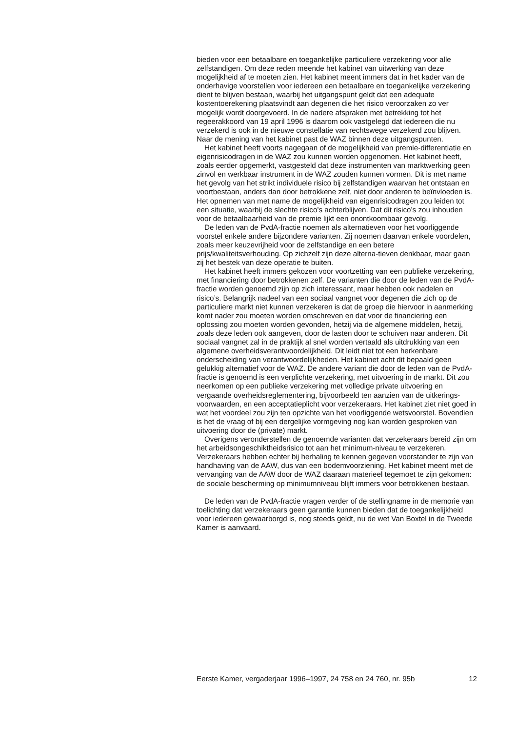bieden voor een betaalbare en toegankelijke particuliere verzekering voor alle zelfstandigen. Om deze reden meende het kabinet van uitwerking van deze mogelijkheid af te moeten zien. Het kabinet meent immers dat in het kader van de onderhavige voorstellen voor iedereen een betaalbare en toegankelijke verzekering dient te blijven bestaan, waarbij het uitgangspunt geldt dat een adequate kostentoerekening plaatsvindt aan degenen die het risico veroorzaken zo ver mogelijk wordt doorgevoerd. In de nadere afspraken met betrekking tot het regeerakkoord van 19 april 1996 is daarom ook vastgelegd dat iedereen die nu verzekerd is ook in de nieuwe constellatie van rechtswege verzekerd zou blijven. Naar de mening van het kabinet past de WAZ binnen deze uitgangspunten.
Het kabinet heeft voorts nagegaan of de mogelijkheid van premie-differentiatie en eigenrisicodragen in de WAZ zou kunnen worden opgenomen. Het kabinet heeft, zoals eerder opgemerkt, vastgesteld dat deze instrumenten van marktwerking geen zinvol en werkbaar instrument in de WAZ zouden kunnen vormen. Dit is met name het gevolg van het strikt individuele risico bij zelfstandigen waarvan het ontstaan en voortbestaan, anders dan door betrokkene zelf, niet door anderen te beïnvloeden is. Het opnemen van met name de mogelijkheid van eigenrisicodragen zou leiden tot een situatie, waarbij de slechte risico’s achterblijven. Dat dit risico’s zou inhouden voor de betaalbaarheid van de premie lijkt een onontkoombaar gevolg.
De leden van de PvdA-fractie noemen als alternatieven voor het voorliggende voorstel enkele andere bijzondere varianten. Zij noemen daarvan enkele voordelen, zoals meer keuzevrijheid voor de zelfstandige en een betere prijs/kwaliteitsverhouding. Op zichzelf zijn deze alterna-tieven denkbaar, maar gaan zij het bestek van deze operatie te buiten.
Het kabinet heeft immers gekozen voor voortzetting van een publieke verzekering, met financiering door betrokkenen zelf. De varianten die door de leden van de PvdA-fractie worden genoemd zijn op zich interessant, maar hebben ook nadelen en risico’s. Belangrijk nadeel van een sociaal vangnet voor degenen die zich op de particuliere markt niet kunnen verzekeren is dat de groep die hiervoor in aanmerking komt nader zou moeten worden omschreven en dat voor de financiering een oplossing zou moeten worden gevonden, hetzij via de algemene middelen, hetzij, zoals deze leden ook aangeven, door de lasten door te schuiven naar anderen. Dit sociaal vangnet zal in de praktijk al snel worden vertaald als uitdrukking van een algemene overheidsverantwoordelijkheid. Dit leidt niet tot een herkenbare onderscheiding van verantwoordelijkheden. Het kabinet acht dit bepaald geen gelukkig alternatief voor de WAZ. De andere variant die door de leden van de PvdA-fractie is genoemd is een verplichte verzekering, met uitvoering in de markt. Dit zou neerkomen op een publieke verzekering met volledige private uitvoering en vergaande overheidsreglementering, bijvoorbeeld ten aanzien van de uitkerings-voorwaarden, en een acceptatieplicht voor verzekeraars. Het kabinet ziet niet goed in wat het voordeel zou zijn ten opzichte van het voorliggende wetsvoorstel. Bovendien is het de vraag of bij een dergelijke vormgeving nog kan worden gesproken van uitvoering door de (private) markt.
Overigens veronderstellen de genoemde varianten dat verzekeraars bereid zijn om het arbeidsongeschiktheidsrisico tot aan het minimum-niveau te verzekeren. Verzekeraars hebben echter bij herhaling te kennen gegeven voorstander te zijn van handhaving van de AAW, dus van een bodemvoorziening. Het kabinet meent met de vervanging van de AAW door de WAZ daaraan materieel tegemoet te zijn gekomen: de sociale bescherming op minimumniveau blijft immers voor betrokkenen bestaan.
De leden van de PvdA-fractie vragen verder of de stellingname in de memorie van toelichting dat verzekeraars geen garantie kunnen bieden dat de toegankelijkheid voor iedereen gewaarborgd is, nog steeds geldt, nu de wet Van Boxtel in de Tweede Kamer is aanvaard.
Eerste Kamer, vergaderjaar 1996–1997, 24 758 en 24 760, nr. 95b 12